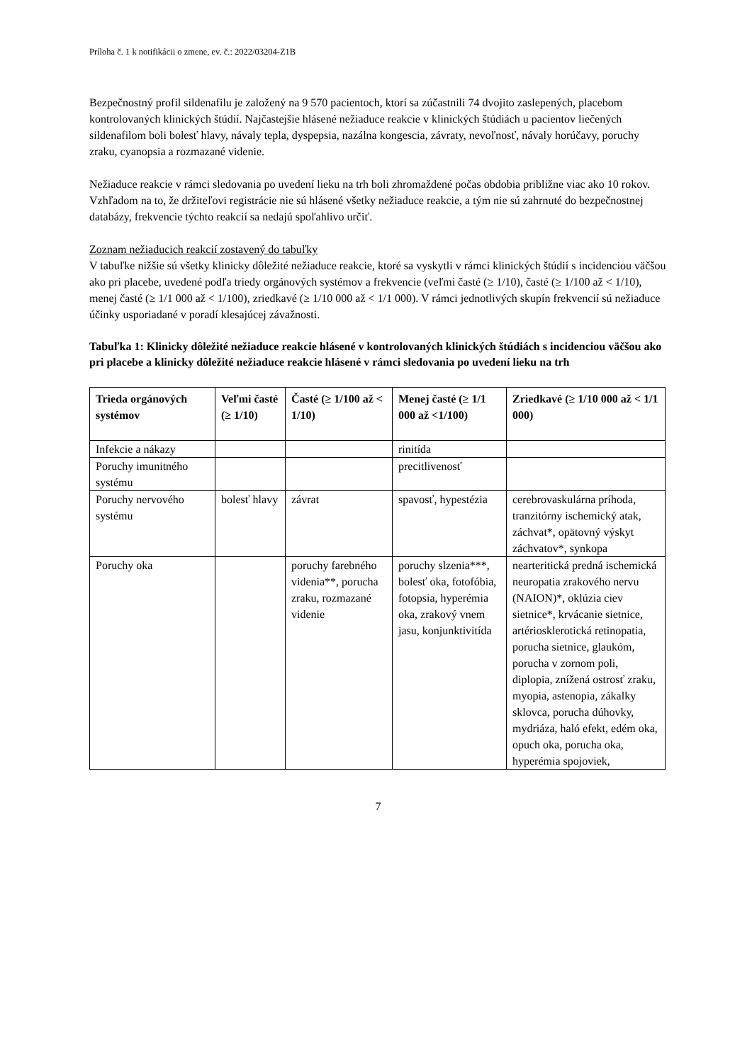Príloha č. 1 k notifikácii o zmene, ev. č.: 2022/03204-Z1B
Bezpečnostný profil sildenafilu je založený na 9 570 pacientoch, ktorí sa zúčastnili 74 dvojito zaslepených, placebom kontrolovaných klinických štúdií. Najčastejšie hlásené nežiaduce reakcie v klinických štúdiách u pacientov liečených sildenafilom boli bolesť hlavy, návaly tepla, dyspepsia, nazálna kongescia, závraty, nevoľnosť, návaly horúčavy, poruchy zraku, cyanopsia a rozmazané videnie.
Nežiaduce reakcie v rámci sledovania po uvedení lieku na trh boli zhromaždené počas obdobia približne viac ako 10 rokov. Vzhľadom na to, že držiteľovi registrácie nie sú hlásené všetky nežiaduce reakcie, a tým nie sú zahrnuté do bezpečnostnej databázy, frekvencie týchto reakcií sa nedajú spoľahlivo určiť.
Zoznam nežiaducich reakcií zostavený do tabuľky
V tabuľke nižšie sú všetky klinicky dôležité nežiaduce reakcie, ktoré sa vyskytli v rámci klinických štúdií s incidenciou väčšou ako pri placebe, uvedené podľa triedy orgánových systémov a frekvencie (veľmi časté (≥ 1/10), časté (≥ 1/100 až < 1/10), menej časté (≥ 1/1 000 až < 1/100), zriedkavé (≥ 1/10 000 až < 1/1 000). V rámci jednotlivých skupín frekvencií sú nežiaduce účinky usporiadané v poradí klesajúcej závažnosti.
Tabuľka 1: Klinicky dôležité nežiaduce reakcie hlásené v kontrolovaných klinických štúdiách s incidenciou väčšou ako pri placebe a klinicky dôležité nežiaduce reakcie hlásené v rámci sledovania po uvedení lieku na trh
| Trieda orgánových systémov | Veľmi časté (≥ 1/10) | Časté (≥ 1/100 až < 1/10) | Menej časté (≥ 1/1 000 až <1/100) | Zriedkavé (≥ 1/10 000 až < 1/1 000) |
| --- | --- | --- | --- | --- |
| Infekcie a nákazy | | | rinitída | |
| Poruchy imunitného systému | | | precitlivenosť | |
| Poruchy nervového systému | bolesť hlavy | závrat | spavosť, hypestézia | cerebrovaskulárna príhoda, tranzitórny ischemický atak, záchvat*, opätovný výskyt záchvatov*, synkopa |
| Poruchy oka | | poruchy farebného videnia**, porucha zraku, rozmazané videnie | poruchy slzenia***, bolesť oka, fotofóbia, fotopsia, hyperémia oka, zrakový vnem jasu, konjunktivitída | nearteritická predná ischemická neuropatia zrakového nervu (NAION)*, oklúzia ciev sietnice*, krvácanie sietnice, artériosklerotická retinopatia, porucha sietnice, glaukóm, porucha v zornom poli, diplopia, znížená ostrosť zraku, myopia, astenopia, zákalky sklovca, porucha dúhovky, mydriáza, haló efekt, edém oka, opuch oka, porucha oka, hyperémia spojoviek, |
7